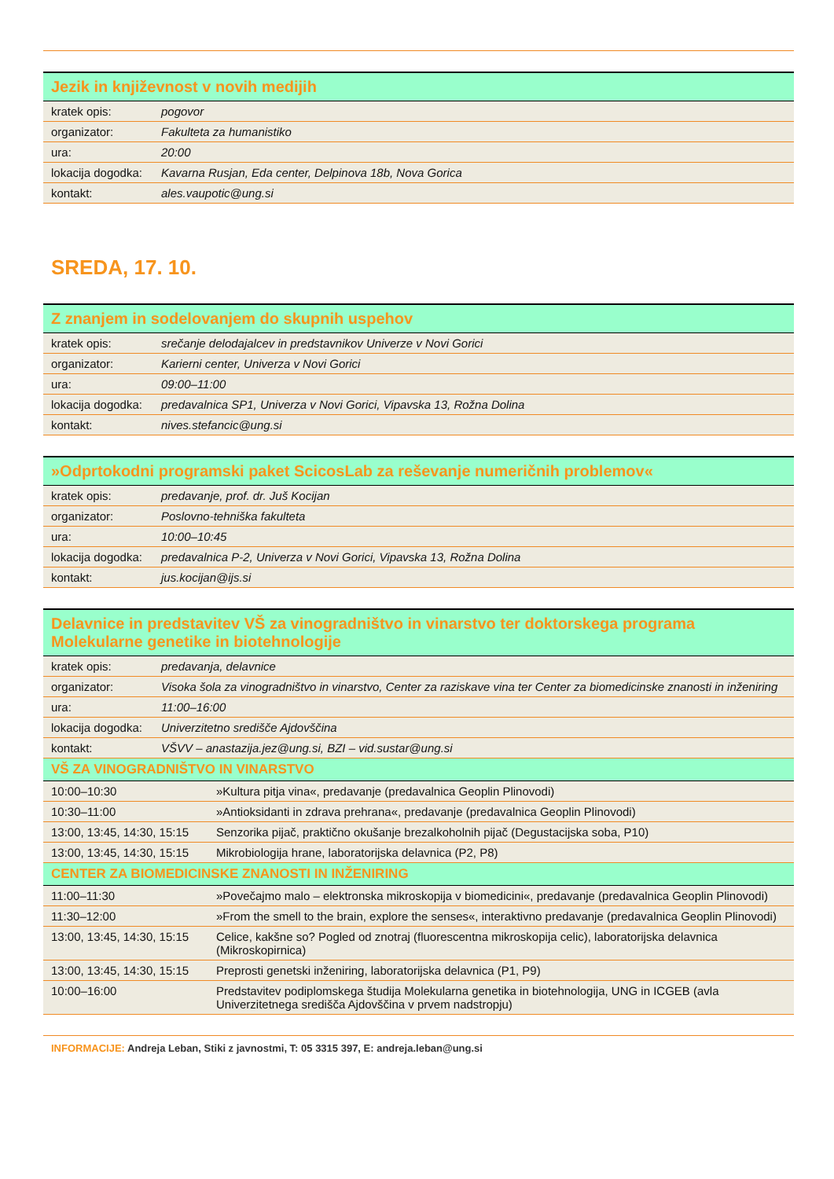| Jezik in književnost v novih medijih | |
| --- | --- |
| kratek opis: | pogovor |
| organizator: | Fakulteta za humanistiko |
| ura: | 20:00 |
| lokacija dogodka: | Kavarna Rusjan, Eda center, Delpinova 18b, Nova Gorica |
| kontakt: | ales.vaupotic@ung.si |
SREDA, 17. 10.
| Z znanjem in sodelovanjem do skupnih uspehov | |
| --- | --- |
| kratek opis: | srečanje delodajalcev in predstavnikov Univerze v Novi Gorici |
| organizator: | Karierni center, Univerza v Novi Gorici |
| ura: | 09:00–11:00 |
| lokacija dogodka: | predavalnica SP1, Univerza v Novi Gorici, Vipavska 13, Rožna Dolina |
| kontakt: | nives.stefancic@ung.si |
| »Odprtokodni programski paket ScicosLab za reševanje numeričnih problemov« | |
| --- | --- |
| kratek opis: | predavanje, prof. dr. Juš Kocijan |
| organizator: | Poslovno-tehniška fakulteta |
| ura: | 10:00–10:45 |
| lokacija dogodka: | predavalnica P-2, Univerza v Novi Gorici, Vipavska 13, Rožna Dolina |
| kontakt: | jus.kocijan@ijs.si |
| Delavnice in predstavitev VŠ za vinogradništvo in vinarstvo ter doktorskega programa Molekularne genetike in biotehnologije | |
| --- | --- |
| kratek opis: | predavanja, delavnice |
| organizator: | Visoka šola za vinogradništvo in vinarstvo, Center za raziskave vina ter Center za biomedicinske znanosti in inženiring |
| ura: | 11:00–16:00 |
| lokacija dogodka: | Univerzitetno središče Ajdovščina |
| kontakt: | VŠVV – anastazija.jez@ung.si, BZI – vid.sustar@ung.si |
| VŠ ZA VINOGRADNIŠTVO IN VINARSTVO | |
| --- | --- |
| 10:00–10:30 | »Kultura pitja vina«, predavanje (predavalnica Geoplin Plinovodi) |
| 10:30–11:00 | »Antioksidanti in zdrava prehrana«, predavanje (predavalnica Geoplin Plinovodi) |
| 13:00, 13:45, 14:30, 15:15 | Senzorika pijač, praktično okušanje brezalkoholnih pijač (Degustacijska soba, P10) |
| 13:00, 13:45, 14:30, 15:15 | Mikrobiologija hrane, laboratorijska delavnica (P2, P8) |
| CENTER ZA BIOMEDICINSKE ZNANOSTI IN INŽENIRING | |
| 11:00–11:30 | »Povečajmo malo – elektronska mikroskopija v biomedicini«, predavanje (predavalnica Geoplin Plinovodi) |
| 11:30–12:00 | »From the smell to the brain, explore the senses«, interaktivno predavanje (predavalnica Geoplin Plinovodi) |
| 13:00, 13:45, 14:30, 15:15 | Celice, kakšne so? Pogled od znotraj (fluorescentna mikroskopija celic), laboratorijska delavnica (Mikroskopirnica) |
| 13:00, 13:45, 14:30, 15:15 | Preprosti genetski inženiring, laboratorijska delavnica (P1, P9) |
| 10:00–16:00 | Predstavitev podiplomskega študija Molekularna genetika in biotehnologija, UNG in ICGEB (avla Univerzitetnega središča Ajdovščina v prvem nadstropju) |
INFORMACIJE: Andreja Leban, Stiki z javnostmi, T: 05 3315 397, E: andreja.leban@ung.si